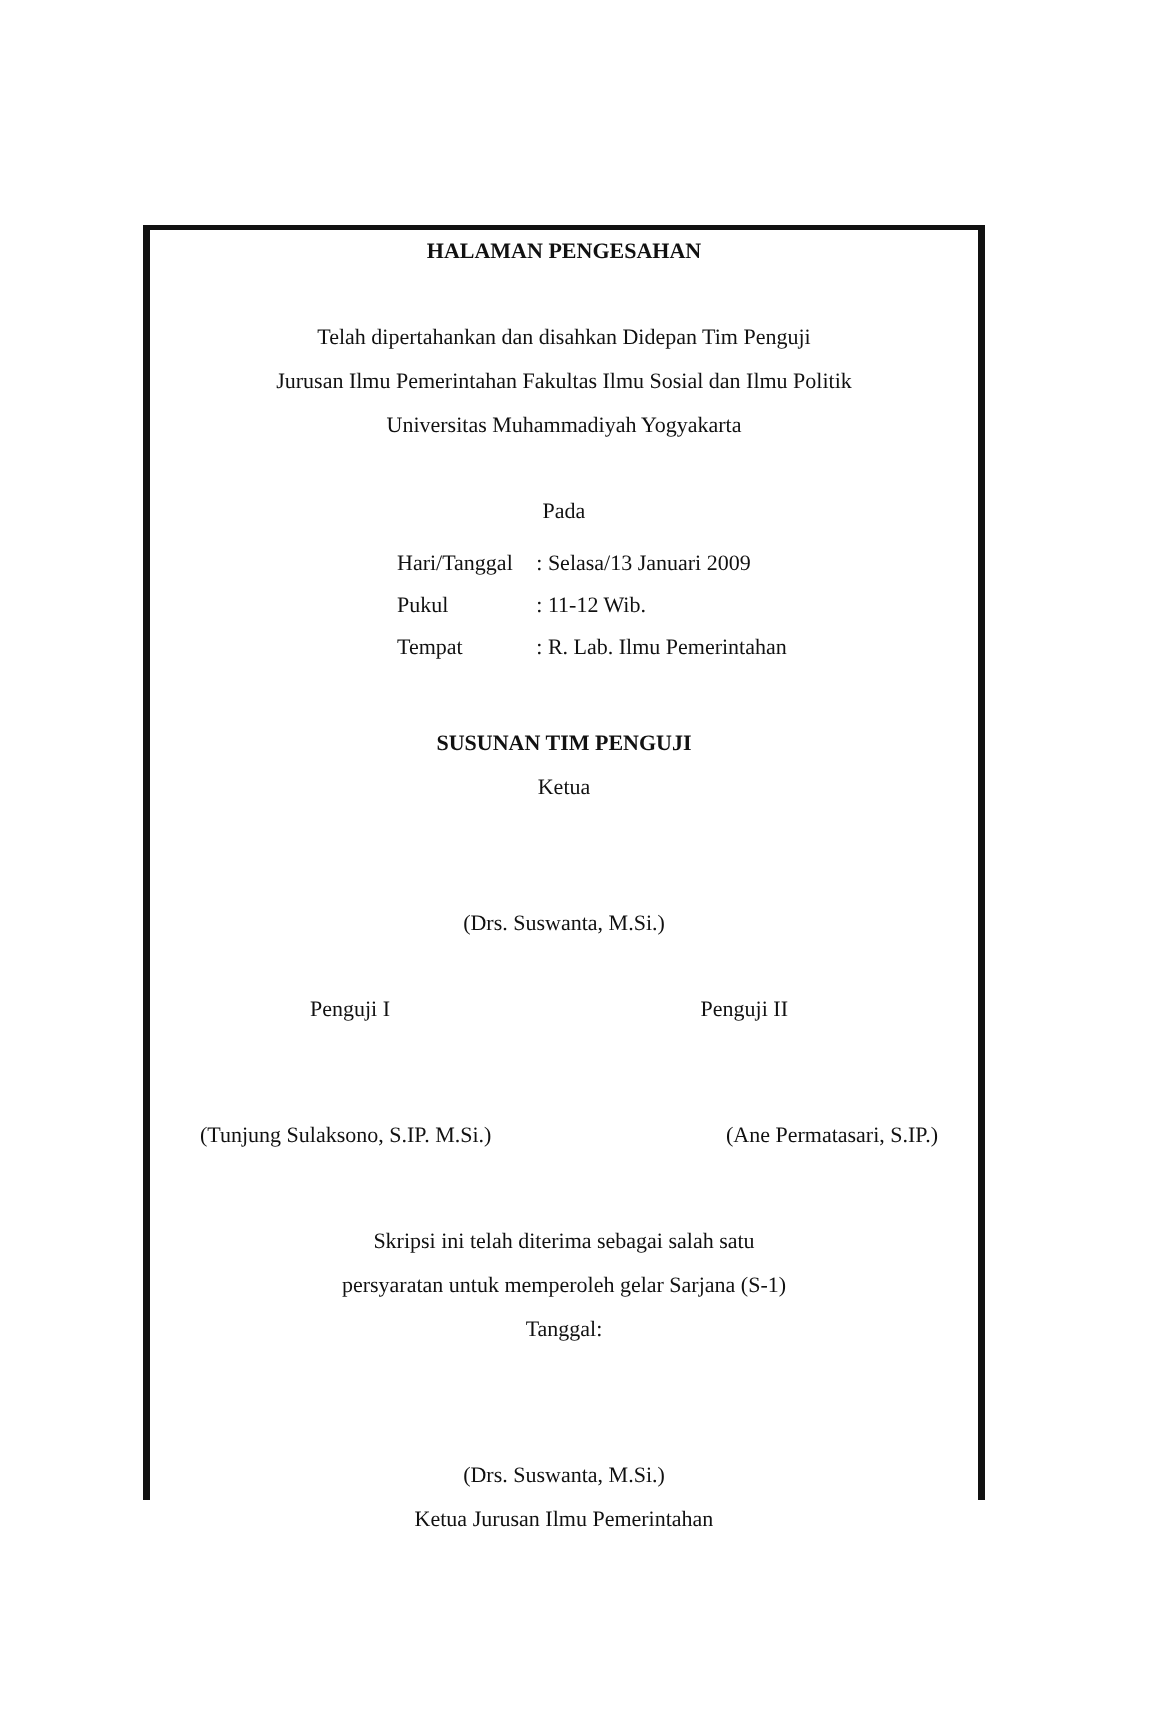HALAMAN PENGESAHAN
Telah dipertahankan dan disahkan Didepan Tim Penguji
Jurusan Ilmu Pemerintahan Fakultas Ilmu Sosial dan Ilmu Politik
Universitas Muhammadiyah Yogyakarta
Pada
| Hari/Tanggal | : Selasa/13 Januari 2009 |
| Pukul | : 11-12 Wib. |
| Tempat | : R. Lab. Ilmu Pemerintahan |
SUSUNAN TIM PENGUJI
Ketua
(Drs. Suswanta, M.Si.)
Penguji I Penguji II
(Tunjung Sulaksono, S.IP. M.Si.) (Ane Permatasari, S.IP.)
Skripsi ini telah diterima sebagai salah satu
persyaratan untuk memperoleh gelar Sarjana (S-1)
Tanggal:
(Drs. Suswanta, M.Si.)
Ketua Jurusan Ilmu Pemerintahan